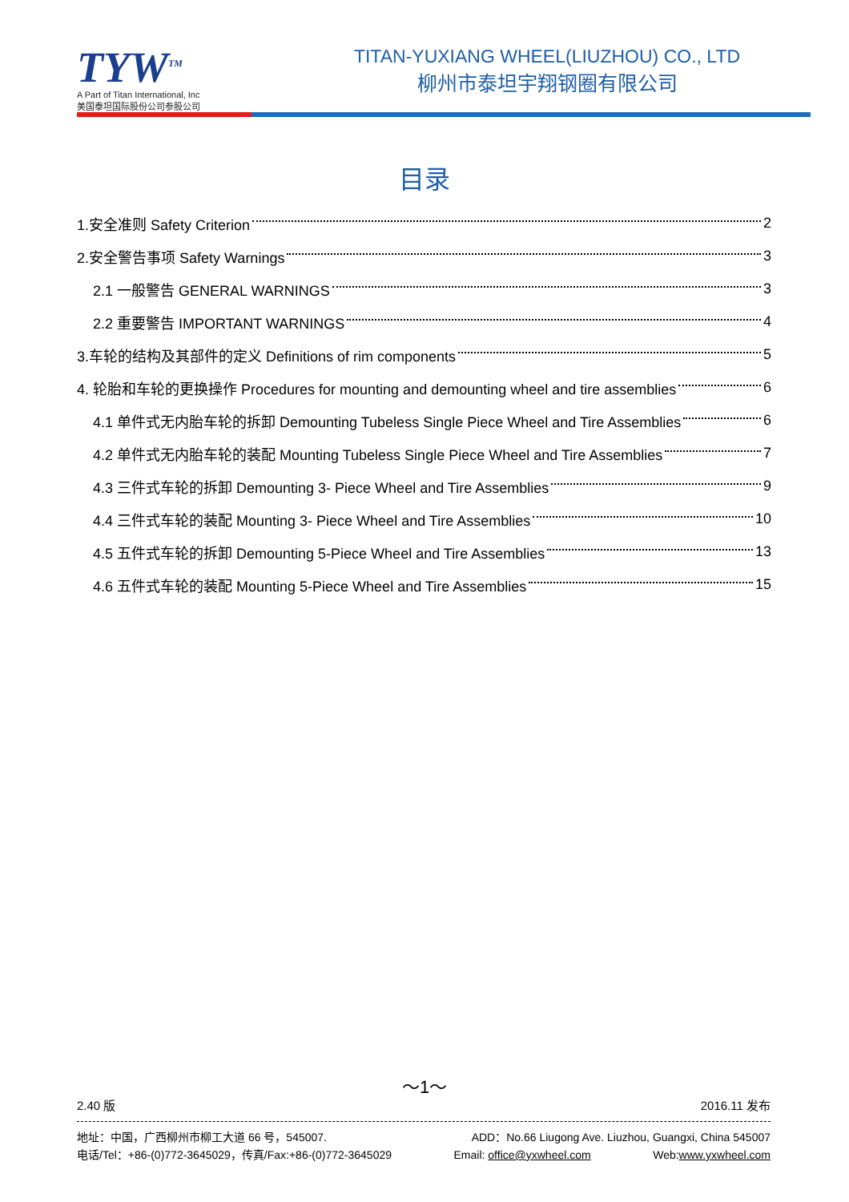TYW<sup>TM</sup>
A Part of Titan International, Inc
美国泰坦国际股份公司参股公司
TITAN-YUXIANG WHEEL(LIUZHOU) CO., LTD
柳州市泰坦宇翔钢圈有限公司
目录
1.安全准则 Safety Criterion 2
2.安全警告事项 Safety Warnings 3
2.1 一般警告 GENERAL WARNINGS 3
2.2 重要警告 IMPORTANT WARNINGS 4
3.车轮的结构及其部件的定义 Definitions of rim components 5
4. 轮胎和车轮的更换操作 Procedures for mounting and demounting wheel and tire assemblies 6
4.1 单件式无内胎车轮的拆卸 Demounting Tubeless Single Piece Wheel and Tire Assemblies 6
4.2 单件式无内胎车轮的装配 Mounting Tubeless Single Piece Wheel and Tire Assemblies 7
4.3 三件式车轮的拆卸 Demounting 3- Piece Wheel and Tire Assemblies 9
4.4 三件式车轮的装配 Mounting 3- Piece Wheel and Tire Assemblies 10
4.5 五件式车轮的拆卸 Demounting 5-Piece Wheel and Tire Assemblies 13
4.6 五件式车轮的装配 Mounting 5-Piece Wheel and Tire Assemblies 15
～1～
2.40 版 2016.11 发布
地址：中国，广西柳州市柳工大道 66 号，545007. ADD：No.66 Liugong Ave. Liuzhou, Guangxi, China 545007
电话/Tel：+86-(0)772-3645029，传真/Fax:+86-(0)772-3645029 Email: office@yxwheel.com Web:www.yxwheel.com